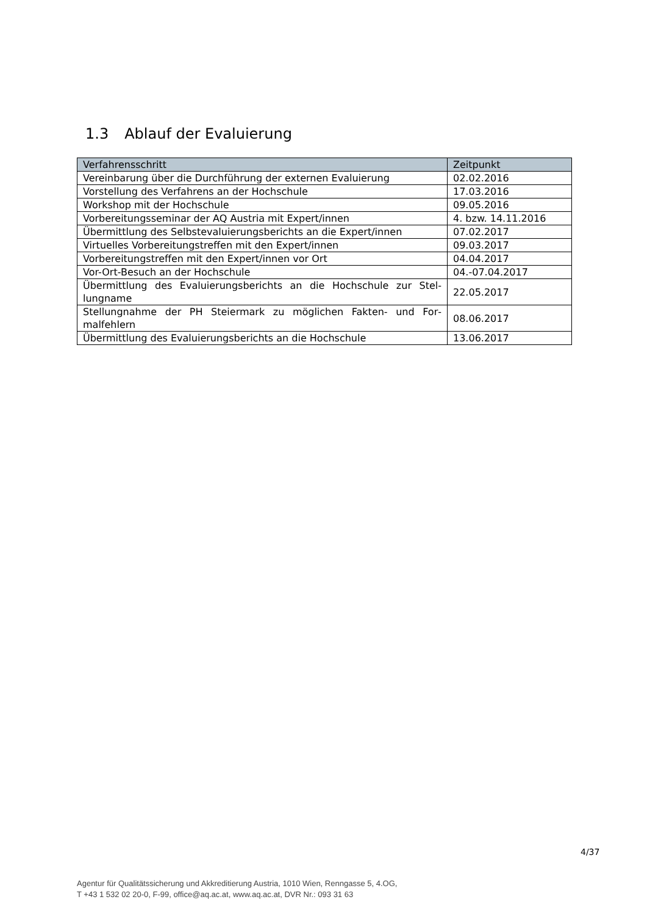1.3 Ablauf der Evaluierung
| Verfahrensschritt | Zeitpunkt |
| --- | --- |
| Vereinbarung über die Durchführung der externen Evaluierung | 02.02.2016 |
| Vorstellung des Verfahrens an der Hochschule | 17.03.2016 |
| Workshop mit der Hochschule | 09.05.2016 |
| Vorbereitungsseminar der AQ Austria mit Expert/innen | 4. bzw. 14.11.2016 |
| Übermittlung des Selbstevaluierungsberichts an die Expert/innen | 07.02.2017 |
| Virtuelles Vorbereitungstreffen mit den Expert/innen | 09.03.2017 |
| Vorbereitungstreffen mit den Expert/innen vor Ort | 04.04.2017 |
| Vor-Ort-Besuch an der Hochschule | 04.-07.04.2017 |
| Übermittlung des Evaluierungsberichts an die Hochschule zur Stel­lungname | 22.05.2017 |
| Stellungnahme der PH Steiermark zu möglichen Fakten- und For­malfehlern | 08.06.2017 |
| Übermittlung des Evaluierungsberichts an die Hochschule | 13.06.2017 |
4/37
Agentur für Qualitätssicherung und Akkreditierung Austria, 1010 Wien, Renngasse 5, 4.OG,
T +43 1 532 02 20-0, F-99, office@aq.ac.at, www.aq.ac.at, DVR Nr.: 093 31 63